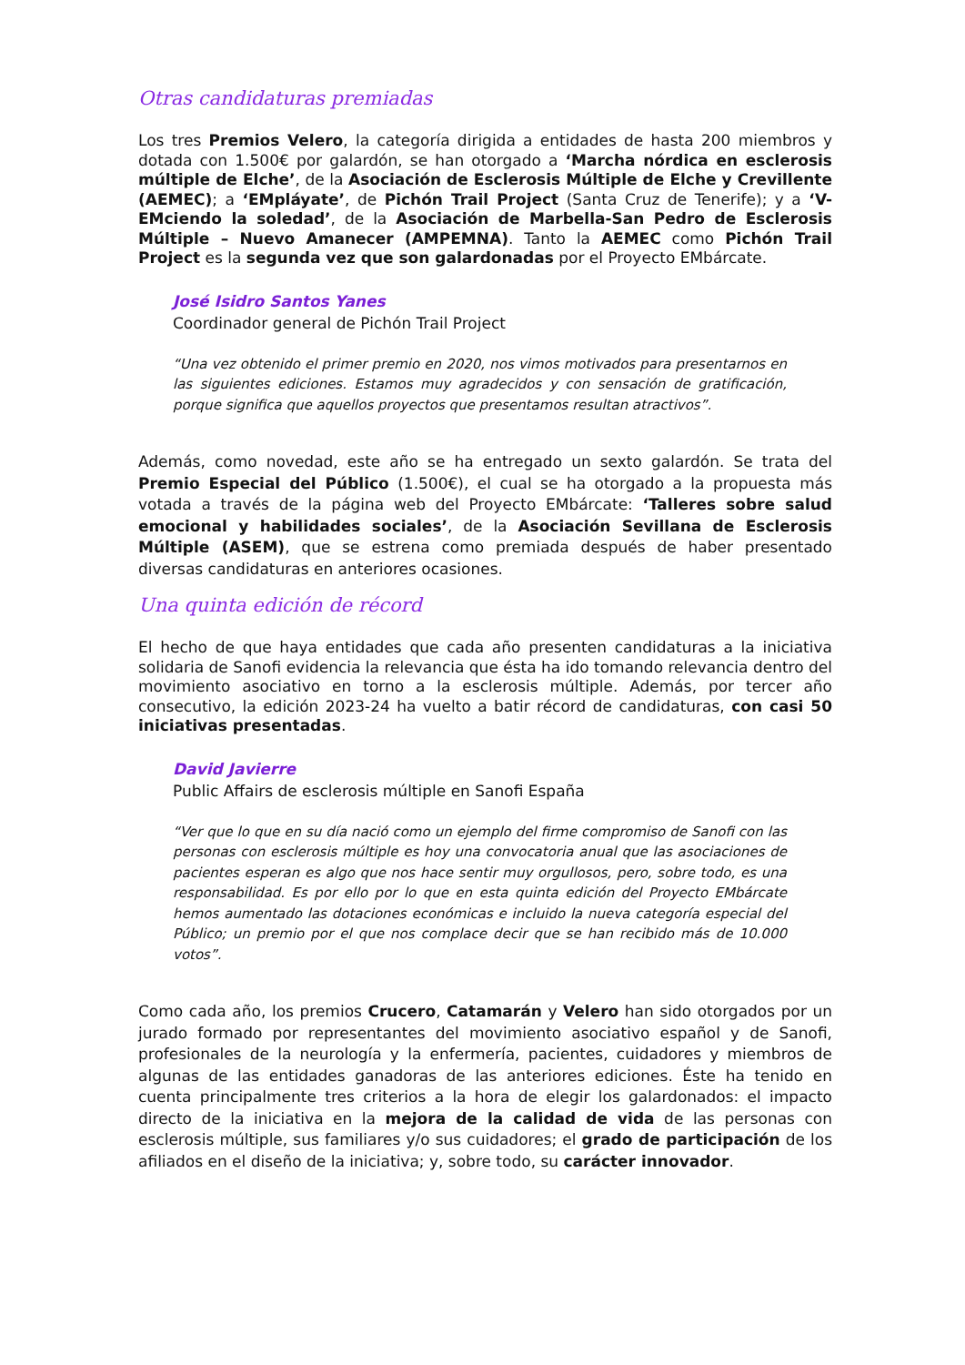Otras candidaturas premiadas
Los tres Premios Velero, la categoría dirigida a entidades de hasta 200 miembros y dotada con 1.500€ por galardón, se han otorgado a ‘Marcha nórdica en esclerosis múltiple de Elche’, de la Asociación de Esclerosis Múltiple de Elche y Crevillente (AEMEC); a ‘EMpláyate’, de Pichón Trail Project (Santa Cruz de Tenerife); y a ‘V-EMciendo la soledad’, de la Asociación de Marbella-San Pedro de Esclerosis Múltiple – Nuevo Amanecer (AMPEMNA). Tanto la AEMEC como Pichón Trail Project es la segunda vez que son galardonadas por el Proyecto EMbárcate.
José Isidro Santos Yanes
Coordinador general de Pichón Trail Project
“Una vez obtenido el primer premio en 2020, nos vimos motivados para presentarnos en las siguientes ediciones. Estamos muy agradecidos y con sensación de gratificación, porque significa que aquellos proyectos que presentamos resultan atractivos”.
Además, como novedad, este año se ha entregado un sexto galardón. Se trata del Premio Especial del Público (1.500€), el cual se ha otorgado a la propuesta más votada a través de la página web del Proyecto EMbárcate: ‘Talleres sobre salud emocional y habilidades sociales’, de la Asociación Sevillana de Esclerosis Múltiple (ASEM), que se estrena como premiada después de haber presentado diversas candidaturas en anteriores ocasiones.
Una quinta edición de récord
El hecho de que haya entidades que cada año presenten candidaturas a la iniciativa solidaria de Sanofi evidencia la relevancia que ésta ha ido tomando relevancia dentro del movimiento asociativo en torno a la esclerosis múltiple. Además, por tercer año consecutivo, la edición 2023-24 ha vuelto a batir récord de candidaturas, con casi 50 iniciativas presentadas.
David Javierre
Public Affairs de esclerosis múltiple en Sanofi España
“Ver que lo que en su día nació como un ejemplo del firme compromiso de Sanofi con las personas con esclerosis múltiple es hoy una convocatoria anual que las asociaciones de pacientes esperan es algo que nos hace sentir muy orgullosos, pero, sobre todo, es una responsabilidad. Es por ello por lo que en esta quinta edición del Proyecto EMbárcate hemos aumentado las dotaciones económicas e incluido la nueva categoría especial del Público; un premio por el que nos complace decir que se han recibido más de 10.000 votos”.
Como cada año, los premios Crucero, Catamarán y Velero han sido otorgados por un jurado formado por representantes del movimiento asociativo español y de Sanofi, profesionales de la neurología y la enfermería, pacientes, cuidadores y miembros de algunas de las entidades ganadoras de las anteriores ediciones. Éste ha tenido en cuenta principalmente tres criterios a la hora de elegir los galardonados: el impacto directo de la iniciativa en la mejora de la calidad de vida de las personas con esclerosis múltiple, sus familiares y/o sus cuidadores; el grado de participación de los afiliados en el diseño de la iniciativa; y, sobre todo, su carácter innovador.